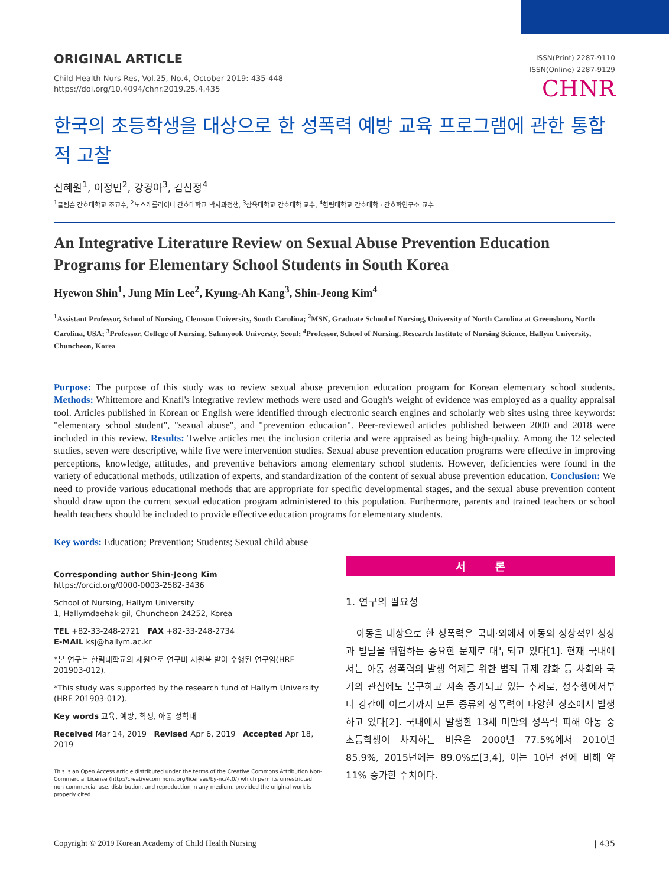ORIGINAL ARTICLE
Child Health Nurs Res, Vol.25, No.4, October 2019: 435-448
https://doi.org/10.4094/chnr.2019.25.4.435
ISSN(Print) 2287-9110
ISSN(Online) 2287-9129
CHNR
한국의 초등학생을 대상으로 한 성폭력 예방 교육 프로그램에 관한 통합적 고찰
신혜원<sup>1</sup>, 이정민<sup>2</sup>, 강경아<sup>3</sup>, 김신정<sup>4</sup>
<sup>1</sup> 클렘슨 간호대학교 조교수, <sup>2</sup>노스캐롤라이나 간호대학교 박사과정생, <sup>3</sup>삼육대학교 간호대학 교수, <sup>4</sup>한림대학교 간호대학 · 간호학연구소 교수
An Integrative Literature Review on Sexual Abuse Prevention Education Programs for Elementary School Students in South Korea
Hyewon Shin<sup>1</sup>, Jung Min Lee<sup>2</sup>, Kyung-Ah Kang<sup>3</sup>, Shin-Jeong Kim<sup>4</sup>
<sup>1</sup> Assistant Professor, School of Nursing, Clemson University, South Carolina; <sup>2</sup>MSN, Graduate School of Nursing, University of North Carolina at Greensboro, North Carolina, USA; <sup>3</sup>Professor, College of Nursing, Sahmyook Universty, Seoul; <sup>4</sup>Professor, School of Nursing, Research Institute of Nursing Science, Hallym University, Chuncheon, Korea
Purpose: The purpose of this study was to review sexual abuse prevention education program for Korean elementary school students. Methods: Whittemore and Knafl's integrative review methods were used and Gough's weight of evidence was employed as a quality appraisal tool. Articles published in Korean or English were identified through electronic search engines and scholarly web sites using three keywords: "elementary school student", "sexual abuse", and "prevention education". Peer-reviewed articles published between 2000 and 2018 were included in this review. Results: Twelve articles met the inclusion criteria and were appraised as being high-quality. Among the 12 selected studies, seven were descriptive, while five were intervention studies. Sexual abuse prevention education programs were effective in improving perceptions, knowledge, attitudes, and preventive behaviors among elementary school students. However, deficiencies were found in the variety of educational methods, utilization of experts, and standardization of the content of sexual abuse prevention education. Conclusion: We need to provide various educational methods that are appropriate for specific developmental stages, and the sexual abuse prevention content should draw upon the current sexual education program administered to this population. Furthermore, parents and trained teachers or school health teachers should be included to provide effective education programs for elementary students.
Key words: Education; Prevention; Students; Sexual child abuse
Corresponding author Shin-Jeong Kim
https://orcid.org/0000-0003-2582-3436
School of Nursing, Hallym University
1, Hallymdaehak-gil, Chuncheon 24252, Korea
TEL +82-33-248-2721 FAX +82-33-248-2734
E-MAIL ksj@hallym.ac.kr
*본 연구는 한림대학교의 재원으로 연구비 지원을 받아 수행된 연구임(HRF 201903-012).
*This study was supported by the research fund of Hallym University (HRF 201903-012).
Key words 교육, 예방, 학생, 아동 성학대
Received Mar 14, 2019 Revised Apr 6, 2019 Accepted Apr 18, 2019
This is an Open Access article distributed under the terms of the Creative Commons Attribution Non-Commercial License (http://creativecommons.org/licenses/by-nc/4.0/) which permits unrestricted non-commercial use, distribution, and reproduction in any medium, provided the original work is properly cited.
서 론
1. 연구의 필요성
아동을 대상으로 한 성폭력은 국내·외에서 아동의 정상적인 성장과 발달을 위협하는 중요한 문제로 대두되고 있다[1]. 현재 국내에서는 아동 성폭력의 발생 억제를 위한 법적 규제 강화 등 사회와 국가의 관심에도 불구하고 계속 증가되고 있는 추세로, 성추행에서부터 강간에 이르기까지 모든 종류의 성폭력이 다양한 장소에서 발생하고 있다[2]. 국내에서 발생한 13세 미만의 성폭력 피해 아동 중 초등학생이 차지하는 비율은 2000년 77.5%에서 2010년 85.9%, 2015년에는 89.0%로[3,4], 이는 10년 전에 비해 약 11% 증가한 수치이다.
Copyright © 2019 Korean Academy of Child Health Nursing | 435